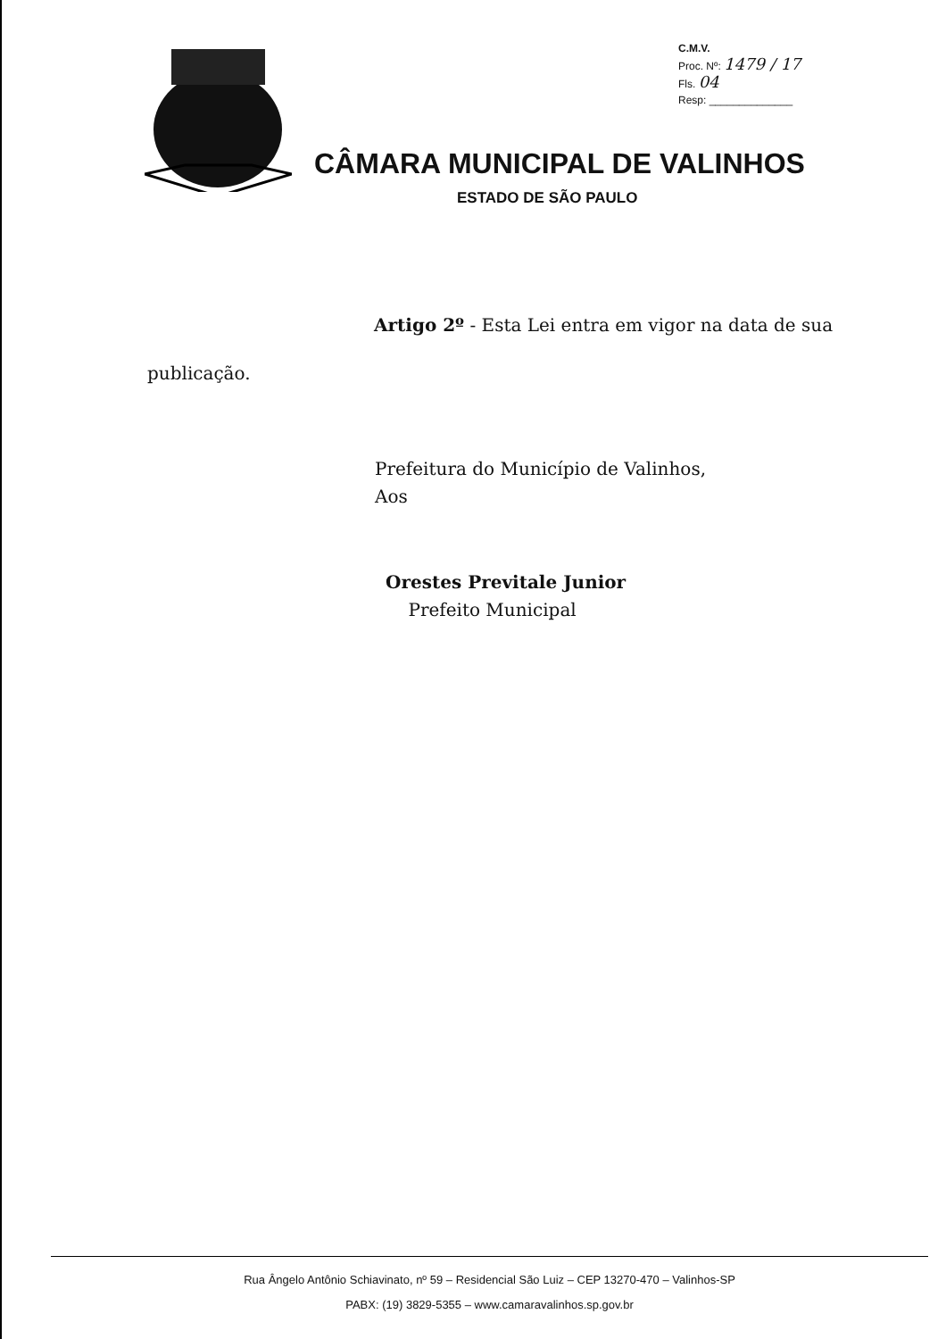C.M.V.
Proc. Nº: 1479 / 17
Fls. 04
Resp: ______________
CÂMARA MUNICIPAL DE VALINHOS
ESTADO DE SÃO PAULO
Artigo 2º - Esta Lei entra em vigor na data de sua
publicação.
Prefeitura do Município de Valinhos,
Aos
Orestes Previtale Junior
Prefeito Municipal
Rua Ângelo Antônio Schiavinato, nº 59 – Residencial São Luiz – CEP 13270-470 – Valinhos-SP
PABX: (19) 3829-5355 – www.camaravalinhos.sp.gov.br